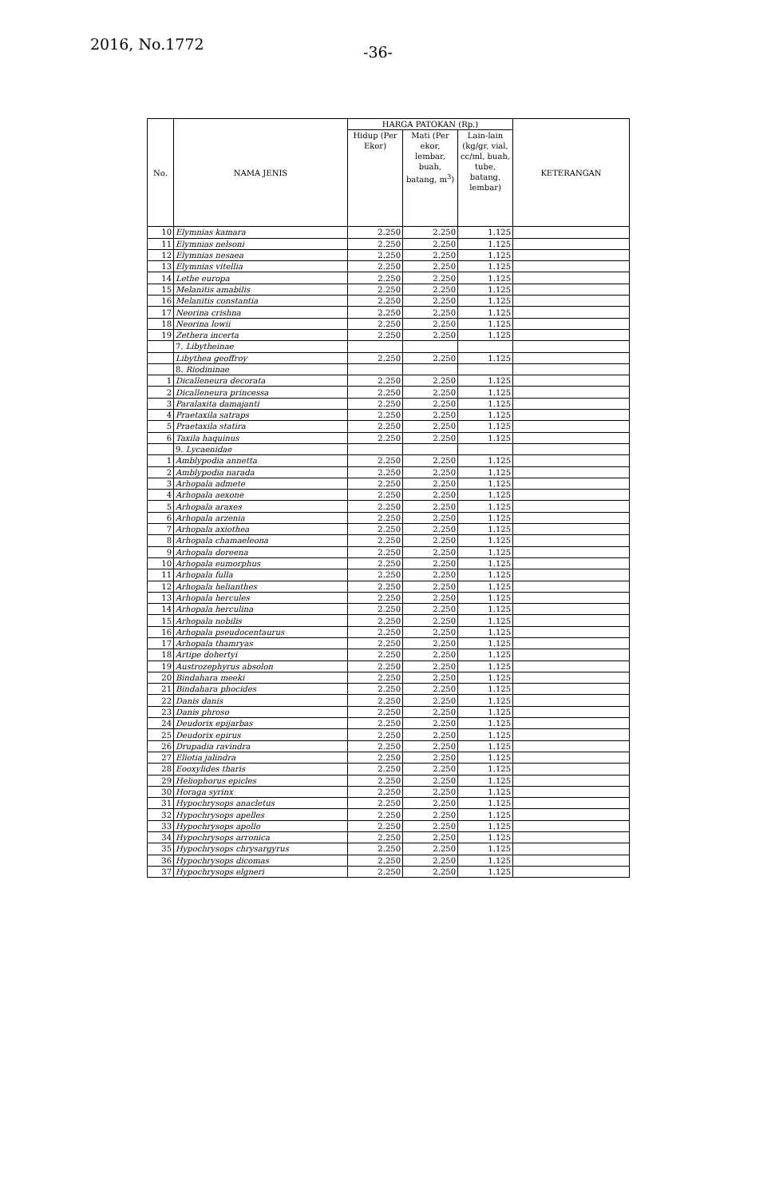2016, No.1772 -36-
| No. | NAMA JENIS | HARGA PATOKAN (Rp.) | | | KETERANGAN |
| --- | --- | --- | --- | --- | --- |
| | | Hidup (Per Ekor) | Mati (Per ekor, lembar, buah, batang, m<sup>3</sup>) | Lain-lain (kg/gr, vial, cc/ml, buah, tube, batang, lembar) | |
| 10 | Elymnias kamara | 2.250 | 2.250 | 1.125 | |
| 11 | Elymnias nelsoni | 2.250 | 2.250 | 1.125 | |
| 12 | Elymnias nesaea | 2.250 | 2.250 | 1.125 | |
| 13 | Elymnias vitellia | 2.250 | 2.250 | 1.125 | |
| 14 | Lethe europa | 2.250 | 2.250 | 1.125 | |
| 15 | Melanitis amabilis | 2.250 | 2.250 | 1.125 | |
| 16 | Melanitis constantia | 2.250 | 2.250 | 1.125 | |
| 17 | Neorina crishna | 2.250 | 2.250 | 1.125 | |
| 18 | Neorina lowii | 2.250 | 2.250 | 1.125 | |
| 19 | Zethera incerta | 2.250 | 2.250 | 1.125 | |
| | 7. Libytheinae | | | | |
| | Libythea geoffroy | 2.250 | 2.250 | 1.125 | |
| | 8. Riodininae | | | | |
| 1 | Dicalleneura decorata | 2.250 | 2.250 | 1.125 | |
| 2 | Dicalleneura princessa | 2.250 | 2.250 | 1.125 | |
| 3 | Paralaxita damajanti | 2.250 | 2.250 | 1.125 | |
| 4 | Praetaxila satraps | 2.250 | 2.250 | 1.125 | |
| 5 | Praetaxila statira | 2.250 | 2.250 | 1.125 | |
| 6 | Taxila haquinus | 2.250 | 2.250 | 1.125 | |
| | 9. Lycaenidae | | | | |
| 1 | Amblypodia annetta | 2.250 | 2.250 | 1.125 | |
| 2 | Amblypodia narada | 2.250 | 2.250 | 1.125 | |
| 3 | Arhopala admete | 2.250 | 2.250 | 1.125 | |
| 4 | Arhopala aexone | 2.250 | 2.250 | 1.125 | |
| 5 | Arhopala araxes | 2.250 | 2.250 | 1.125 | |
| 6 | Arhopala arzenia | 2.250 | 2.250 | 1.125 | |
| 7 | Arhopala axiothea | 2.250 | 2.250 | 1.125 | |
| 8 | Arhopala chamaeleona | 2.250 | 2.250 | 1.125 | |
| 9 | Arhopala doreena | 2.250 | 2.250 | 1.125 | |
| 10 | Arhopala eumorphus | 2.250 | 2.250 | 1.125 | |
| 11 | Arhopala fulla | 2.250 | 2.250 | 1.125 | |
| 12 | Arhopala helianthes | 2.250 | 2.250 | 1.125 | |
| 13 | Arhopala hercules | 2.250 | 2.250 | 1.125 | |
| 14 | Arhopala herculina | 2.250 | 2.250 | 1.125 | |
| 15 | Arhopala nobilis | 2.250 | 2.250 | 1.125 | |
| 16 | Arhopala pseudocentaurus | 2.250 | 2.250 | 1.125 | |
| 17 | Arhopala thamryas | 2.250 | 2.250 | 1.125 | |
| 18 | Artipe dohertyi | 2.250 | 2.250 | 1.125 | |
| 19 | Austrozephyrus absolon | 2.250 | 2.250 | 1.125 | |
| 20 | Bindahara meeki | 2.250 | 2.250 | 1.125 | |
| 21 | Bindahara phocides | 2.250 | 2.250 | 1.125 | |
| 22 | Danis danis | 2.250 | 2.250 | 1.125 | |
| 23 | Danis phroso | 2.250 | 2.250 | 1.125 | |
| 24 | Deudorix epijarbas | 2.250 | 2.250 | 1.125 | |
| 25 | Deudorix epirus | 2.250 | 2.250 | 1.125 | |
| 26 | Drupadia ravindra | 2.250 | 2.250 | 1.125 | |
| 27 | Eliotia jalindra | 2.250 | 2.250 | 1.125 | |
| 28 | Eooxylides tharis | 2.250 | 2.250 | 1.125 | |
| 29 | Heliophorus epicles | 2.250 | 2.250 | 1.125 | |
| 30 | Horaga syrinx | 2.250 | 2.250 | 1.125 | |
| 31 | Hypochrysops anacletus | 2.250 | 2.250 | 1.125 | |
| 32 | Hypochrysops apelles | 2.250 | 2.250 | 1.125 | |
| 33 | Hypochrysops apollo | 2.250 | 2.250 | 1.125 | |
| 34 | Hypochrysops arronica | 2.250 | 2.250 | 1.125 | |
| 35 | Hypochrysops chrysargyrus | 2.250 | 2.250 | 1.125 | |
| 36 | Hypochrysops dicomas | 2.250 | 2.250 | 1.125 | |
| 37 | Hypochrysops elgneri | 2.250 | 2.250 | 1.125 | |